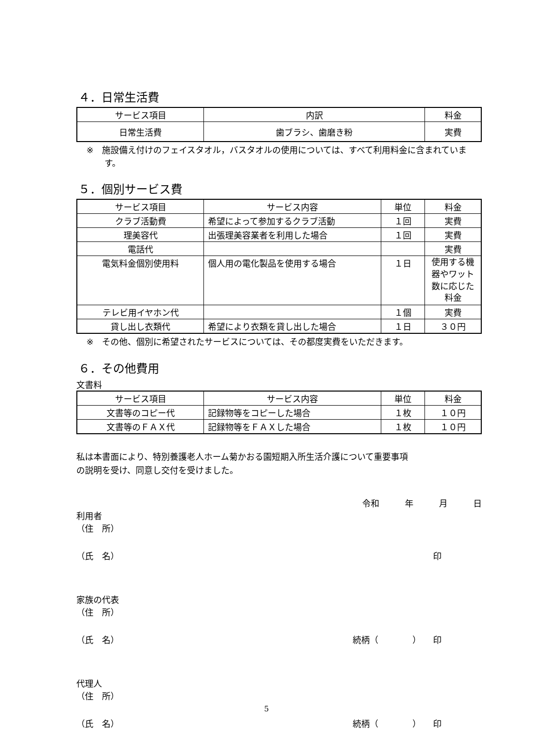４．日常生活費
| サービス項目 | 内訳 | 料金 |
| --- | --- | --- |
| 日常生活費 | 歯ブラシ、歯磨き粉 | 実費 |
※　施設備え付けのフェイスタオル，バスタオルの使用については、すべて利用料金に含まれています。
５．個別サービス費
| サービス項目 | サービス内容 | 単位 | 料金 |
| --- | --- | --- | --- |
| クラブ活動費 | 希望によって参加するクラブ活動 | １回 | 実費 |
| 理美容代 | 出張理美容業者を利用した場合 | １回 | 実費 |
| 電話代 | | | 実費 |
| 電気料金個別使用料 | 個人用の電化製品を使用する場合 | １日 | 使用する機器やワット数に応じた料金 |
| テレビ用イヤホン代 | | １個 | 実費 |
| 貸し出し衣類代 | 希望により衣類を貸し出した場合 | １日 | ３０円 |
※　その他、個別に希望されたサービスについては、その都度実費をいただきます。
６．その他費用
文書料
| サービス項目 | サービス内容 | 単位 | 料金 |
| --- | --- | --- | --- |
| 文書等のコピー代 | 記録物等をコピーした場合 | １枚 | １０円 |
| 文書等のＦＡＸ代 | 記録物等をＦＡＸした場合 | １枚 | １０円 |
私は本書面により、特別養護老人ホーム菊かおる園短期入所生活介護について重要事項
の説明を受け、同意し交付を受けました。
令和　　　年　　　月　　　日
利用者
（住　所）
（氏　名） 印
家族の代表
（住　所）
（氏　名） 続柄（　　　　） 印
代理人
（住　所）
（氏　名） 続柄（　　　　） 印
5